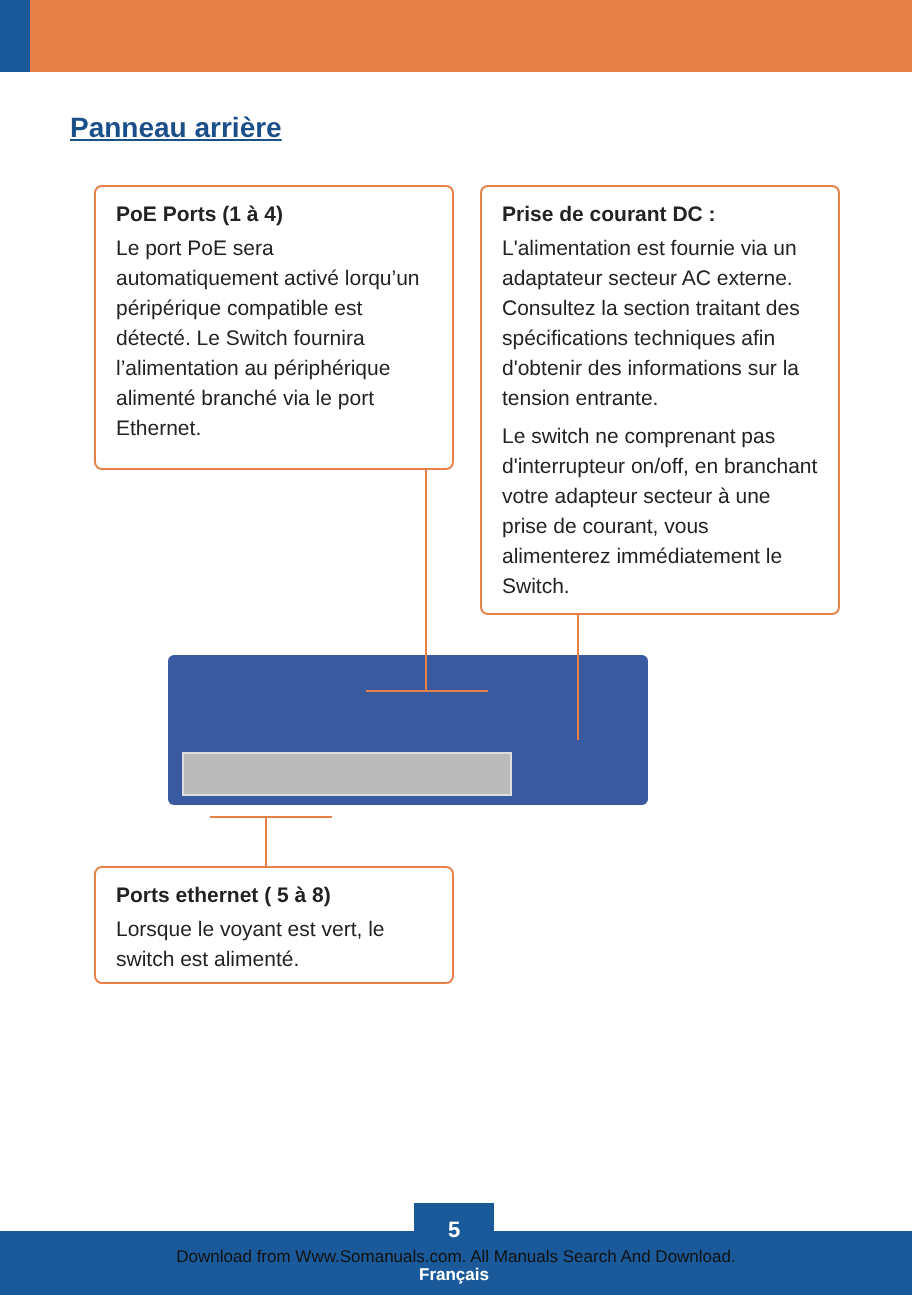Panneau arrière
PoE Ports (1 à 4)
Le port PoE sera automatiquement activé lorqu’un péripérique compatible est détecté. Le Switch fournira l’alimentation au périphérique alimenté branché via le port Ethernet.
Prise de courant DC :
L'alimentation est fournie via un adaptateur secteur AC externe. Consultez la section traitant des spécifications techniques afin d'obtenir des informations sur la tension entrante.
Le switch ne comprenant pas d'interrupteur on/off, en branchant votre adapteur secteur à une prise de courant, vous alimenterez immédiatement le Switch.
Ports ethernet ( 5 à 8)
Lorsque le voyant est vert, le switch est alimenté.
5
Français
Download from Www.Somanuals.com. All Manuals Search And Download.